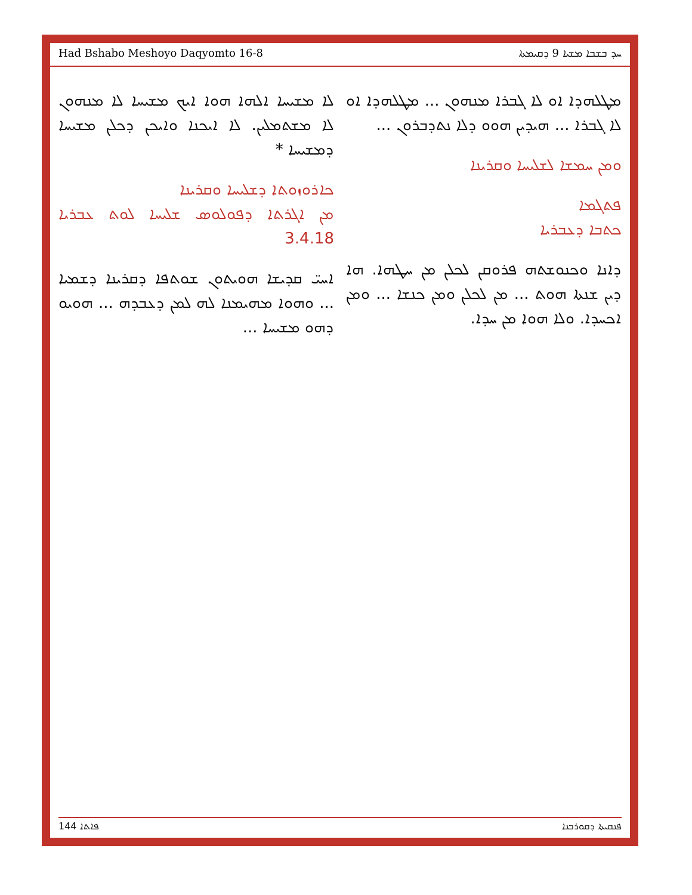Had Bshabo Meshoyo Daqyomto 16-8 ܚܕ ܒܫܒܐ ܡܫܝܐ 9 ܕܩܝܡܬܐ
ܠܐ ܡܫܝܚܐ ܐܠܗܐ ܗܘܐ ܐܝܟ ܡܫܝܚܐ ܠܐ ܡܢܗܘܢ ܠܐ ܡܫܬܡܠܝܢ. ܠܐ ܐܝܟܢܐ ܘܐܝܟܢ ܕܟܠܢ ܡܫܝܚܐ ܕܡܫܝܚܐ *
ܟܐܪܘܙܘܬܐ ܕܫܠܝܚܐ ܘܩܪܝܢܐ
ܡܢ ܐܓܪܬܐ ܕܦܘܠܘܣ ܫܠܝܚܐ ܠܘܬ ܥܒܪܝܐ 3.4.18
ܐܚܝ̈ ܩܕܝܫܐ ܗܘܝܬܘܢ ܫܘܬܦܐ ܕܩܪܝܢܐ ܕܫܡܝܐ ... ܘܗܘܐ ܡܗܝܡܢܐ ܠܗ ܠܡܢ ܕܥܒܕܗ ... ܗܘܝܘ ܕܗܘ ܡܫܝܚܐ ...
ܡܛܠܗܕܐ ܐܘ ܠܐ ܓܒܪܐ ܡܢܗܘܢ ... ܡܛܠܗܕܐ ܐܘ ܠܐ ܓܒܪܐ ... ܗܝܕܝܢ ܗܘܘ ܕܠܐ ܢܬܕܒܪܘܢ ...
ܘܡܢ ܚܡܫܐ ܠܫܠܝܚܐ ܘܩܪܝܢܐ
ܦܬܓܡܐ
ܟܬܒܐ ܕܥܒܪܝܐ
ܕܐܢܐ ܘܟܢܘܫܬܗ ܦܪܘܩܢ ܠܟܠܢ ܡܢ ܚܛܗܐ. ܗܐ ܕܝܢ ܫܢܬܐ ܗܘܬ ... ܡܢ ܠܟܠܢ ܘܡܢ ܟܢܫܐ ... ܘܡܢ ܐܟܚܕܐ. ܘܠܐ ܗܘܐ ܡܢ ܚܕܐ.
144 ܦܐܬܐ ܦܢܩܝܬܐ ܕܩܘܪܒܢܐ